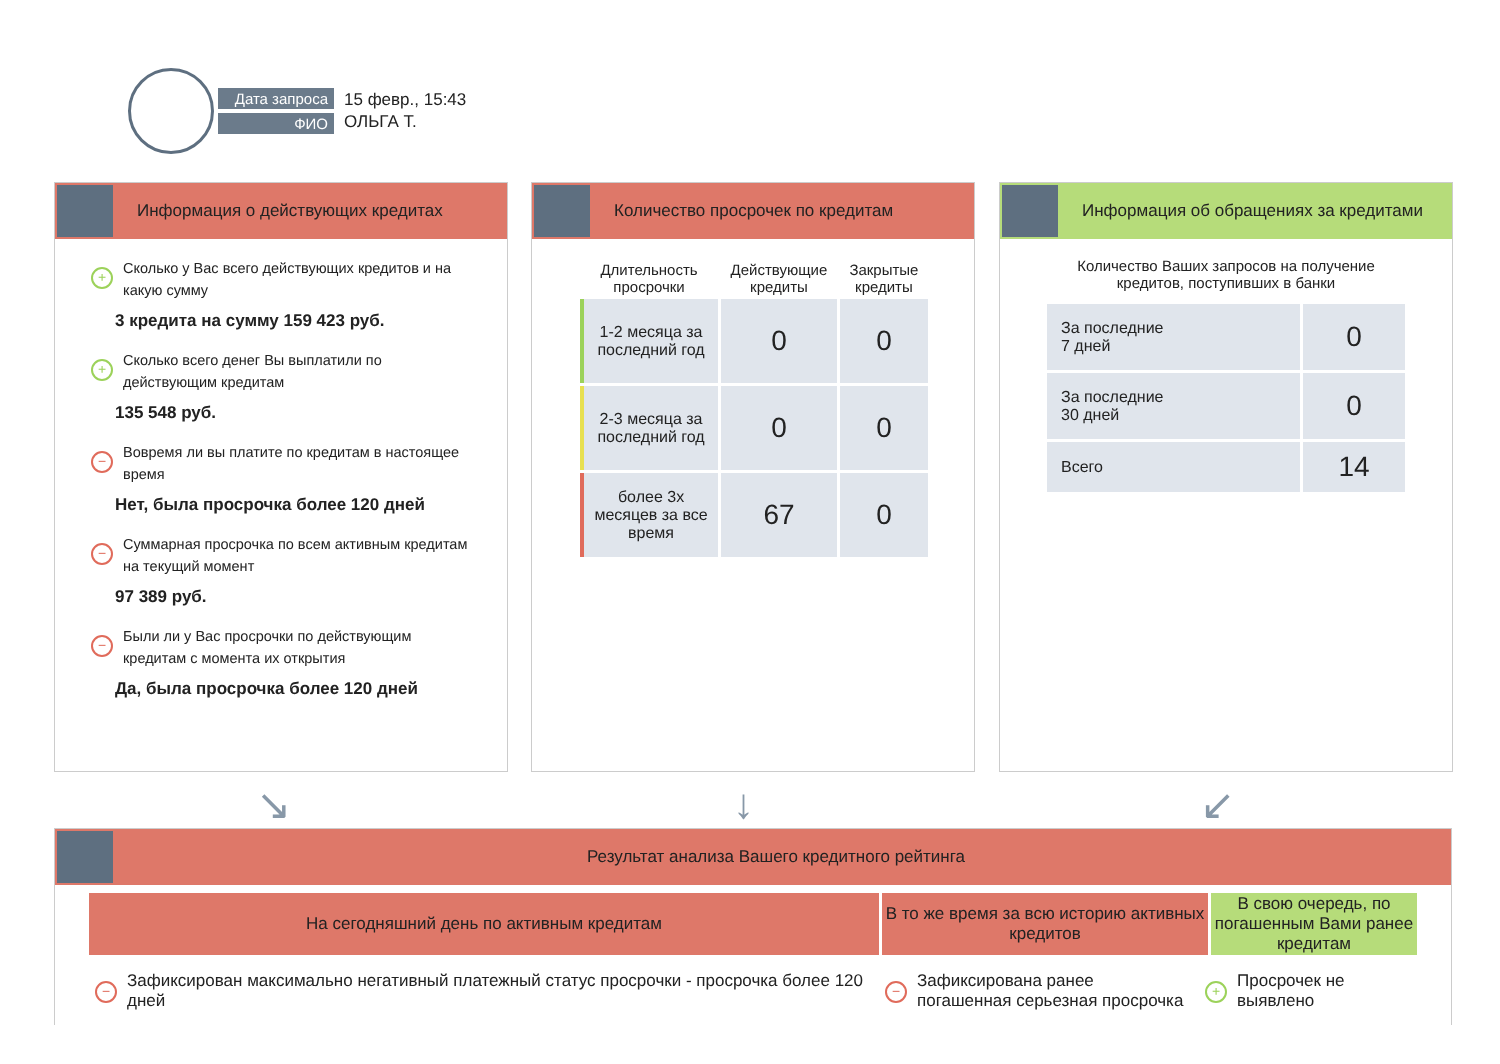Дата запроса
ФИО
15 февр., 15:43
ОЛЬГА Т.
Информация о действующих кредитах
+ Сколько у Вас всего действующих кредитов и на какую сумму
3 кредита на сумму 159 423 руб.
+ Сколько всего денег Вы выплатили по действующим кредитам
135 548 руб.
− Вовремя ли вы платите по кредитам в настоящее время
Нет, была просрочка более 120 дней
− Суммарная просрочка по всем активным кредитам на текущий момент
97 389 руб.
− Были ли у Вас просрочки по действующим кредитам с момента их открытия
Да, была просрочка более 120 дней
Количество просрочек по кредитам
| Длительность просрочки | Действующие кредиты | Закрытые кредиты |
| --- | --- | --- |
| 1-2 месяца за последний год | 0 | 0 |
| 2-3 месяца за последний год | 0 | 0 |
| более 3х месяцев за все время | 67 | 0 |
Информация об обращениях за кредитами
Количество Ваших запросов на получение
кредитов, поступивших в банки
| За последние 7 дней | 0 |
| За последние 30 дней | 0 |
| Всего | 14 |
↘ ↓ ↙
Результат анализа Вашего кредитного рейтинга
На сегодняшний день по активным кредитам В то же время за всю историю активных кредитов
В свою очередь, по погашенным Вами ранее кредитам
− Зафиксирован максимально негативный платежный статус просрочки - просрочка более 120 дней
− Зафиксирована ранее погашенная серьезная просрочка
+ Просрочек не выявлено